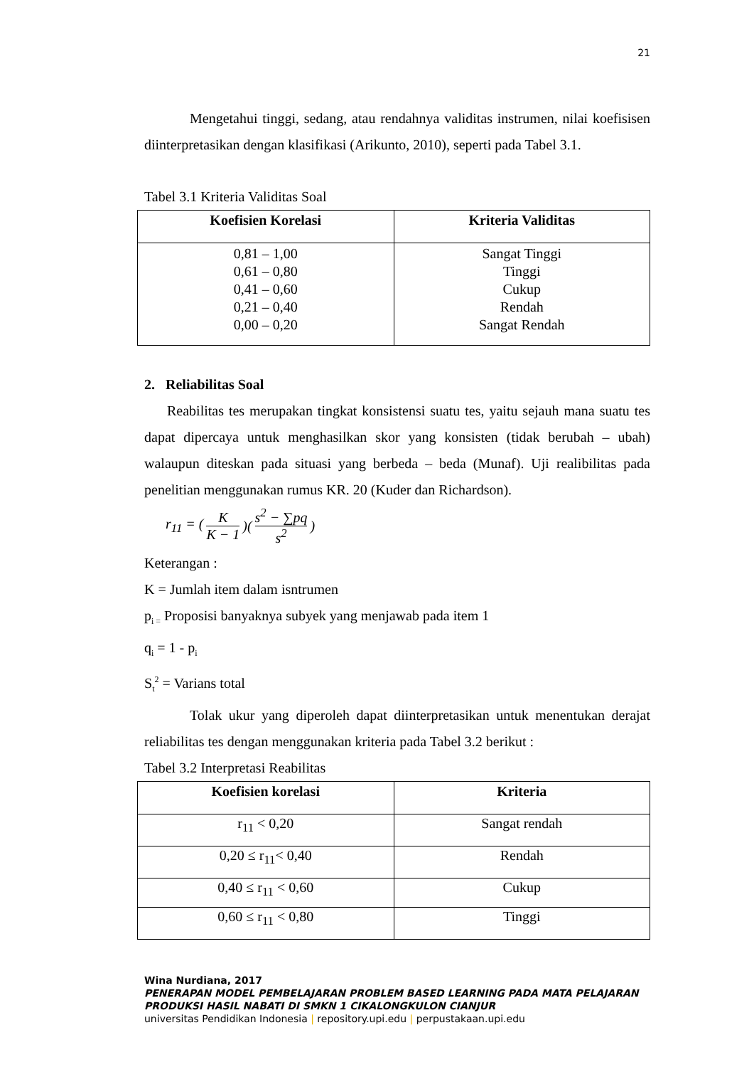21
Mengetahui tinggi, sedang, atau rendahnya validitas instrumen, nilai koefisisen diinterpretasikan dengan klasifikasi (Arikunto, 2010), seperti pada Tabel 3.1.
Tabel 3.1 Kriteria Validitas Soal
| Koefisien Korelasi | Kriteria Validitas |
| --- | --- |
| 0,81 – 1,00 0,61 – 0,80 0,41 – 0,60 0,21 – 0,40 0,00 – 0,20 | Sangat Tinggi Tinggi Cukup Rendah Sangat Rendah |
2. Reliabilitas Soal
Reabilitas tes merupakan tingkat konsistensi suatu tes, yaitu sejauh mana suatu tes dapat dipercaya untuk menghasilkan skor yang konsisten (tidak berubah – ubah) walaupun diteskan pada situasi yang berbeda – beda (Munaf). Uji realibilitas pada penelitian menggunakan rumus KR. 20 (Kuder dan Richardson).
r<sub>11</sub> = ( K K − 1 )( s<sup>2</sup> − ∑pq s<sup>2</sup> )
Keterangan :
K = Jumlah item dalam isntrumen
p<sub>i =</sub> Proposisi banyaknya subyek yang menjawab pada item 1
q<sub>i</sub> = 1 - p<sub>i</sub>
S<sub>t</sub><sup>2</sup> = Varians total
Tolak ukur yang diperoleh dapat diinterpretasikan untuk menentukan derajat reliabilitas tes dengan menggunakan kriteria pada Tabel 3.2 berikut :
Tabel 3.2 Interpretasi Reabilitas
| Koefisien korelasi | Kriteria |
| --- | --- |
| r<sub>11</sub> < 0,20 | Sangat rendah |
| 0,20 ≤ r<sub>11</sub>< 0,40 | Rendah |
| 0,40 ≤ r<sub>11</sub> < 0,60 | Cukup |
| 0,60 ≤ r<sub>11</sub> < 0,80 | Tinggi |
Wina Nurdiana, 2017
PENERAPAN MODEL PEMBELAJARAN PROBLEM BASED LEARNING PADA MATA PELAJARAN PRODUKSI HASIL NABATI DI SMKN 1 CIKALONGKULON CIANJUR
universitas Pendidikan Indonesia | repository.upi.edu | perpustakaan.upi.edu